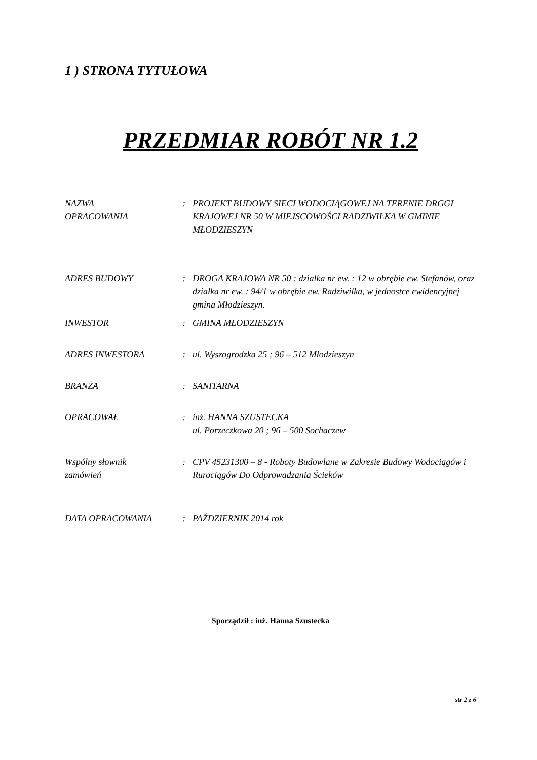1 ) STRONA TYTUŁOWA
PRZEDMIAR ROBÓT NR 1.2
NAZWA
OPRACOWANIA
: PROJEKT BUDOWY SIECI WODOCIĄGOWEJ NA TERENIE DRGGI KRAJOWEJ NR 50 W MIEJSCOWOŚCI RADZIWIŁKA W GMINIE MŁODZIESZYN
ADRES BUDOWY : DROGA KRAJOWA NR 50 : działka nr ew. : 12 w obrębie ew. Stefanów, oraz działka nr ew. : 94/1 w obrębie ew. Radziwiłka, w jednostce ewidencyjnej gmina Młodzieszyn.
INWESTOR : GMINA MŁODZIESZYN
ADRES INWESTORA : ul. Wyszogrodzka 25 ; 96 – 512 Młodzieszyn
BRANŻA : SANITARNA
OPRACOWAŁ : inż. HANNA SZUSTECKA
ul. Porzeczkowa 20 ; 96 – 500 Sochaczew
Wspólny słownik
zamówień
: CPV 45231300 – 8 - Roboty Budowlane w Zakresie Budowy Wodociągów i Rurociągów Do Odprowadzania Ścieków
DATA OPRACOWANIA : PAŹDZIERNIK 2014 rok
Sporządził : inż. Hanna Szustecka
str 2 z 6